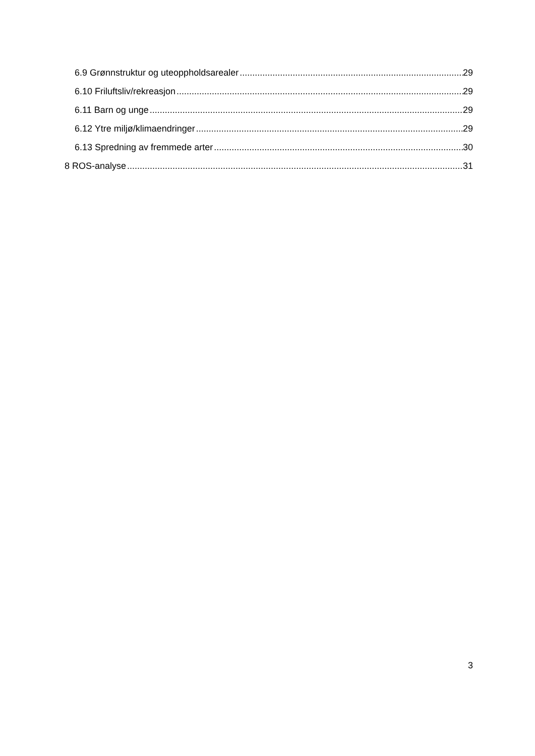6.9 Grønnstruktur og uteoppholdsarealer 29
6.10 Friluftsliv/rekreasjon 29
6.11 Barn og unge 29
6.12 Ytre miljø/klimaendringer 29
6.13 Spredning av fremmede arter 30
8 ROS-analyse 31
3